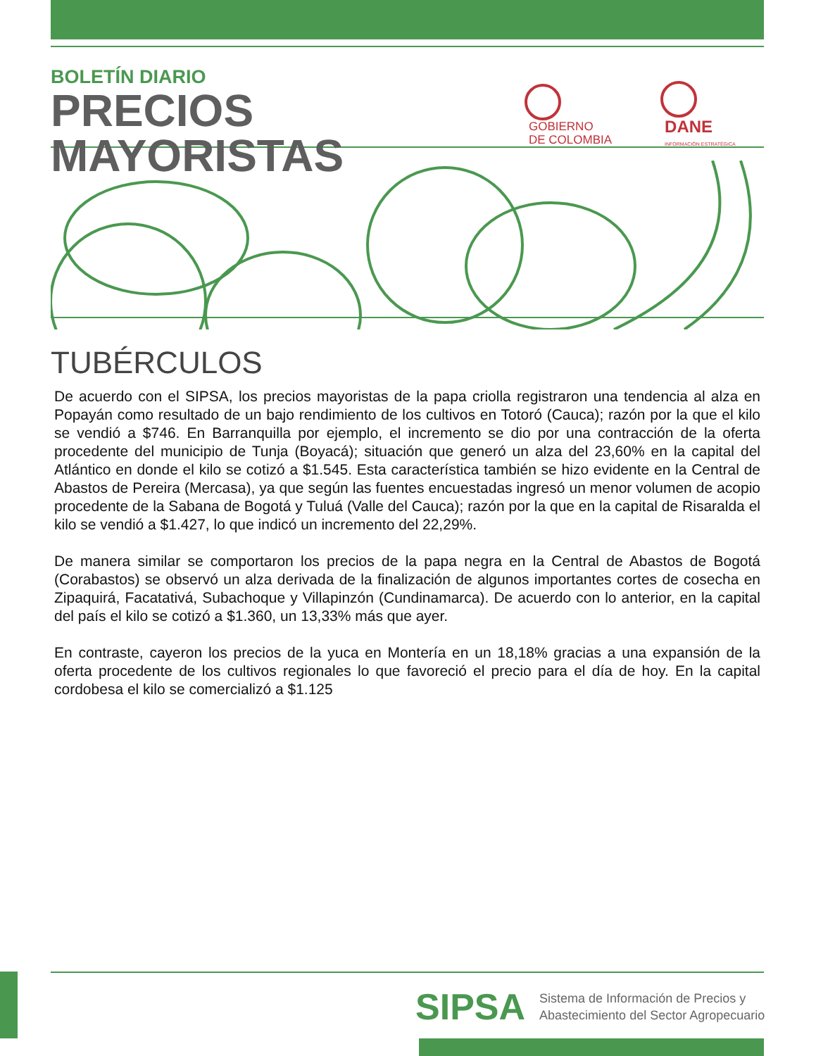BOLETÍN DIARIO
PRECIOS MAYORISTAS
GOBIERNO
DE COLOMBIA
DANE
INFORMACIÓN ESTRATÉGICA
TUBÉRCULOS
De acuerdo con el SIPSA, los precios mayoristas de la papa criolla registraron una tendencia al alza en Popayán como resultado de un bajo rendimiento de los cultivos en Totoró (Cauca); razón por la que el kilo se vendió a $746. En Barranquilla por ejemplo, el incremento se dio por una contracción de la oferta procedente del municipio de Tunja (Boyacá); situación que generó un alza del 23,60% en la capital del Atlántico en donde el kilo se cotizó a $1.545. Esta característica también se hizo evidente en la Central de Abastos de Pereira (Mercasa), ya que según las fuentes encuestadas ingresó un menor volumen de acopio procedente de la Sabana de Bogotá y Tuluá (Valle del Cauca); razón por la que en la capital de Risaralda el kilo se vendió a $1.427, lo que indicó un incremento del 22,29%.
De manera similar se comportaron los precios de la papa negra en la Central de Abastos de Bogotá (Corabastos) se observó un alza derivada de la finalización de algunos importantes cortes de cosecha en Zipaquirá, Facatativá, Subachoque y Villapinzón (Cundinamarca). De acuerdo con lo anterior, en la capital del país el kilo se cotizó a $1.360, un 13,33% más que ayer.
En contraste, cayeron los precios de la yuca en Montería en un 18,18% gracias a una expansión de la oferta procedente de los cultivos regionales lo que favoreció el precio para el día de hoy. En la capital cordobesa el kilo se comercializó a $1.125
SIPSA
Sistema de Información de Precios y
Abastecimiento del Sector Agropecuario